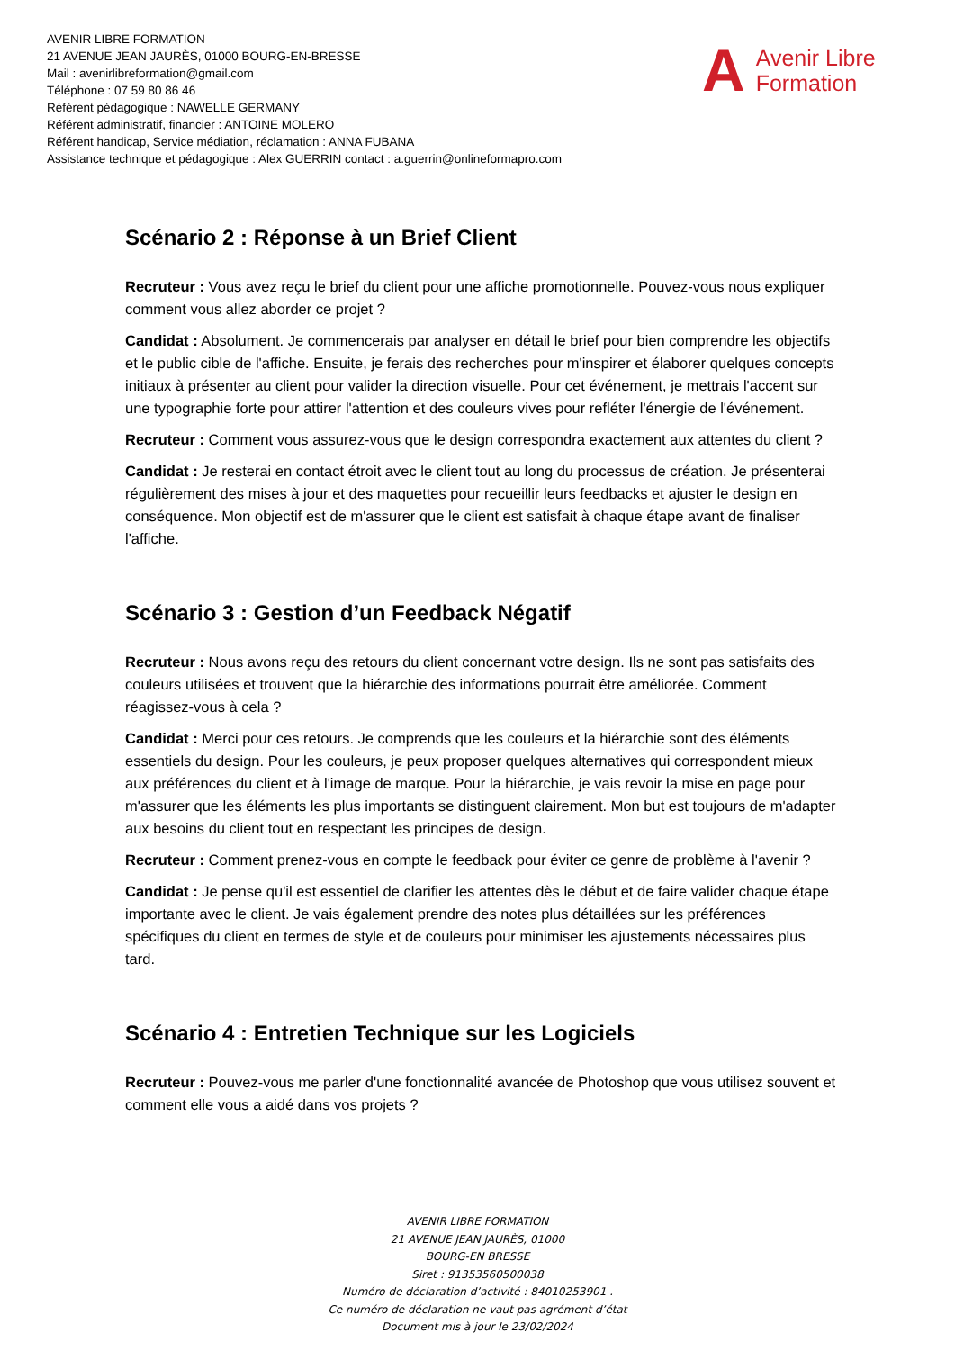AVENIR LIBRE FORMATION
21 AVENUE JEAN JAURÈS, 01000 BOURG-EN-BRESSE
Mail : avenirlibreformation@gmail.com
Téléphone : 07 59 80 86 46
Référent pédagogique : NAWELLE GERMANY
Référent administratif, financier : ANTOINE MOLERO
Référent handicap, Service médiation, réclamation : ANNA FUBANA
Assistance technique et pédagogique : Alex GUERRIN contact : a.guerrin@onlineformapro.com
A Avenir Libre
Formation
Scénario 2 : Réponse à un Brief Client
Recruteur : Vous avez reçu le brief du client pour une affiche promotionnelle. Pouvez-vous nous expliquer comment vous allez aborder ce projet ?
Candidat : Absolument. Je commencerais par analyser en détail le brief pour bien comprendre les objectifs et le public cible de l'affiche. Ensuite, je ferais des recherches pour m'inspirer et élaborer quelques concepts initiaux à présenter au client pour valider la direction visuelle. Pour cet événement, je mettrais l'accent sur une typographie forte pour attirer l'attention et des couleurs vives pour refléter l'énergie de l'événement.
Recruteur : Comment vous assurez-vous que le design correspondra exactement aux attentes du client ?
Candidat : Je resterai en contact étroit avec le client tout au long du processus de création. Je présenterai régulièrement des mises à jour et des maquettes pour recueillir leurs feedbacks et ajuster le design en conséquence. Mon objectif est de m'assurer que le client est satisfait à chaque étape avant de finaliser l'affiche.
Scénario 3 : Gestion d’un Feedback Négatif
Recruteur : Nous avons reçu des retours du client concernant votre design. Ils ne sont pas satisfaits des couleurs utilisées et trouvent que la hiérarchie des informations pourrait être améliorée. Comment réagissez-vous à cela ?
Candidat : Merci pour ces retours. Je comprends que les couleurs et la hiérarchie sont des éléments essentiels du design. Pour les couleurs, je peux proposer quelques alternatives qui correspondent mieux aux préférences du client et à l'image de marque. Pour la hiérarchie, je vais revoir la mise en page pour m'assurer que les éléments les plus importants se distinguent clairement. Mon but est toujours de m'adapter aux besoins du client tout en respectant les principes de design.
Recruteur : Comment prenez-vous en compte le feedback pour éviter ce genre de problème à l'avenir ?
Candidat : Je pense qu'il est essentiel de clarifier les attentes dès le début et de faire valider chaque étape importante avec le client. Je vais également prendre des notes plus détaillées sur les préférences spécifiques du client en termes de style et de couleurs pour minimiser les ajustements nécessaires plus tard.
Scénario 4 : Entretien Technique sur les Logiciels
Recruteur : Pouvez-vous me parler d'une fonctionnalité avancée de Photoshop que vous utilisez souvent et comment elle vous a aidé dans vos projets ?
AVENIR LIBRE FORMATION
21 AVENUE JEAN JAURÈS, 01000
BOURG-EN BRESSE
Siret : 91353560500038
Numéro de déclaration d’activité : 84010253901 .
Ce numéro de déclaration ne vaut pas agrément d’état
Document mis à jour le 23/02/2024